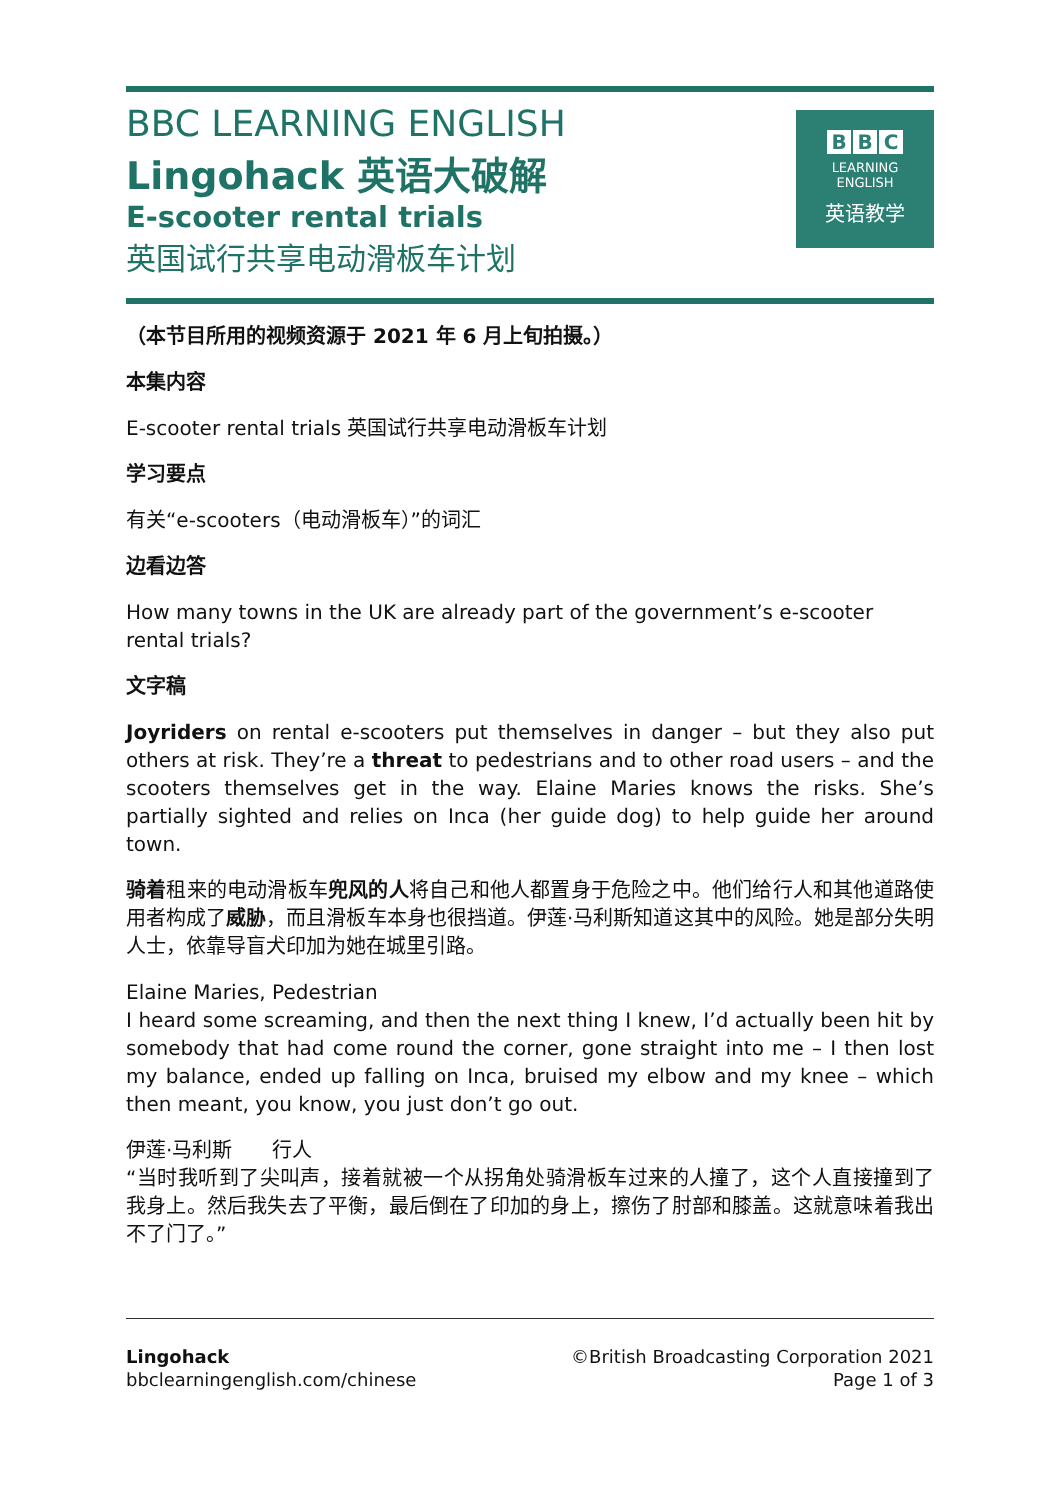BBC LEARNING ENGLISH
Lingohack 英语大破解
E-scooter rental trials
英国试行共享电动滑板车计划
B B C
LEARNING
ENGLISH
英语教学
（本节目所用的视频资源于 2021 年 6 月上旬拍摄。）
本集内容
E-scooter rental trials 英国试行共享电动滑板车计划
学习要点
有关“e-scooters（电动滑板车）”的词汇
边看边答
How many towns in the UK are already part of the government’s e-scooter rental trials?
文字稿
Joyriders on rental e-scooters put themselves in danger – but they also put others at risk. They’re a threat to pedestrians and to other road users – and the scooters themselves get in the way. Elaine Maries knows the risks. She’s partially sighted and relies on Inca (her guide dog) to help guide her around town.
骑着租来的电动滑板车兜风的人将自己和他人都置身于危险之中。他们给行人和其他道路使用者构成了威胁，而且滑板车本身也很挡道。伊莲·马利斯知道这其中的风险。她是部分失明人士，依靠导盲犬印加为她在城里引路。
Elaine Maries, Pedestrian
I heard some screaming, and then the next thing I knew, I’d actually been hit by somebody that had come round the corner, gone straight into me – I then lost my balance, ended up falling on Inca, bruised my elbow and my knee – which then meant, you know, you just don’t go out.
伊莲·马利斯　　行人
“当时我听到了尖叫声，接着就被一个从拐角处骑滑板车过来的人撞了，这个人直接撞到了我身上。然后我失去了平衡，最后倒在了印加的身上，擦伤了肘部和膝盖。这就意味着我出不了门了。”
Lingohack
bbclearningenglish.com/chinese
©British Broadcasting Corporation 2021
Page 1 of 3